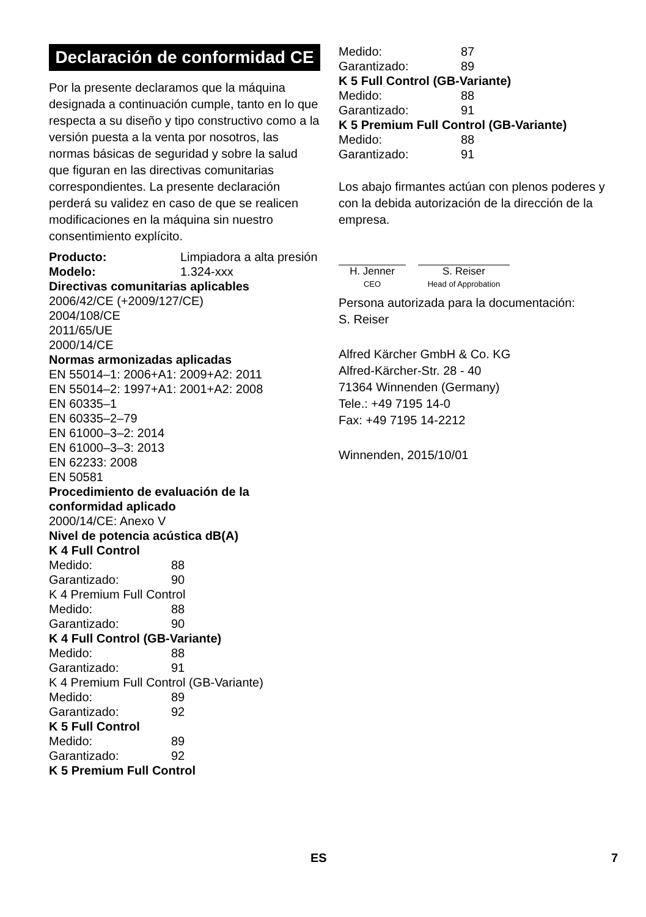Declaración de conformidad CE
Por la presente declaramos que la máquina designada a continuación cumple, tanto en lo que respecta a su diseño y tipo constructivo como a la versión puesta a la venta por nosotros, las normas básicas de seguridad y sobre la salud que figuran en las directivas comunitarias correspondientes. La presente declaración perderá su validez en caso de que se realicen modificaciones en la máquina sin nuestro consentimiento explícito.
Producto: Limpiadora a alta presión
Modelo: 1.324-xxx
Directivas comunitarias aplicables
2006/42/CE (+2009/127/CE)
2004/108/CE
2011/65/UE
2000/14/CE
Normas armonizadas aplicadas
EN 55014–1: 2006+A1: 2009+A2: 2011
EN 55014–2: 1997+A1: 2001+A2: 2008
EN 60335–1
EN 60335–2–79
EN 61000–3–2: 2014
EN 61000–3–3: 2013
EN 62233: 2008
EN 50581
Procedimiento de evaluación de la conformidad aplicado
2000/14/CE: Anexo V
Nivel de potencia acústica dB(A)
K 4 Full Control
Medido: 88
Garantizado: 90
K 4 Premium Full Control
Medido: 88
Garantizado: 90
K 4 Full Control (GB-Variante)
Medido: 88
Garantizado: 91
K 4 Premium Full Control (GB-Variante)
Medido: 89
Garantizado: 92
K 5 Full Control
Medido: 89
Garantizado: 92
K 5 Premium Full Control
Medido: 87
Garantizado: 89
K 5 Full Control (GB-Variante)
Medido: 88
Garantizado: 91
K 5 Premium Full Control (GB-Variante)
Medido: 88
Garantizado: 91
Los abajo firmantes actúan con plenos poderes y con la debida autorización de la dirección de la empresa.
H. Jenner
CEO
S. Reiser
Head of Approbation
Persona autorizada para la documentación:
S. Reiser
Alfred Kärcher GmbH & Co. KG
Alfred-Kärcher-Str. 28 - 40
71364 Winnenden (Germany)
Tele.: +49 7195 14-0
Fax: +49 7195 14-2212
Winnenden, 2015/10/01
ES 7